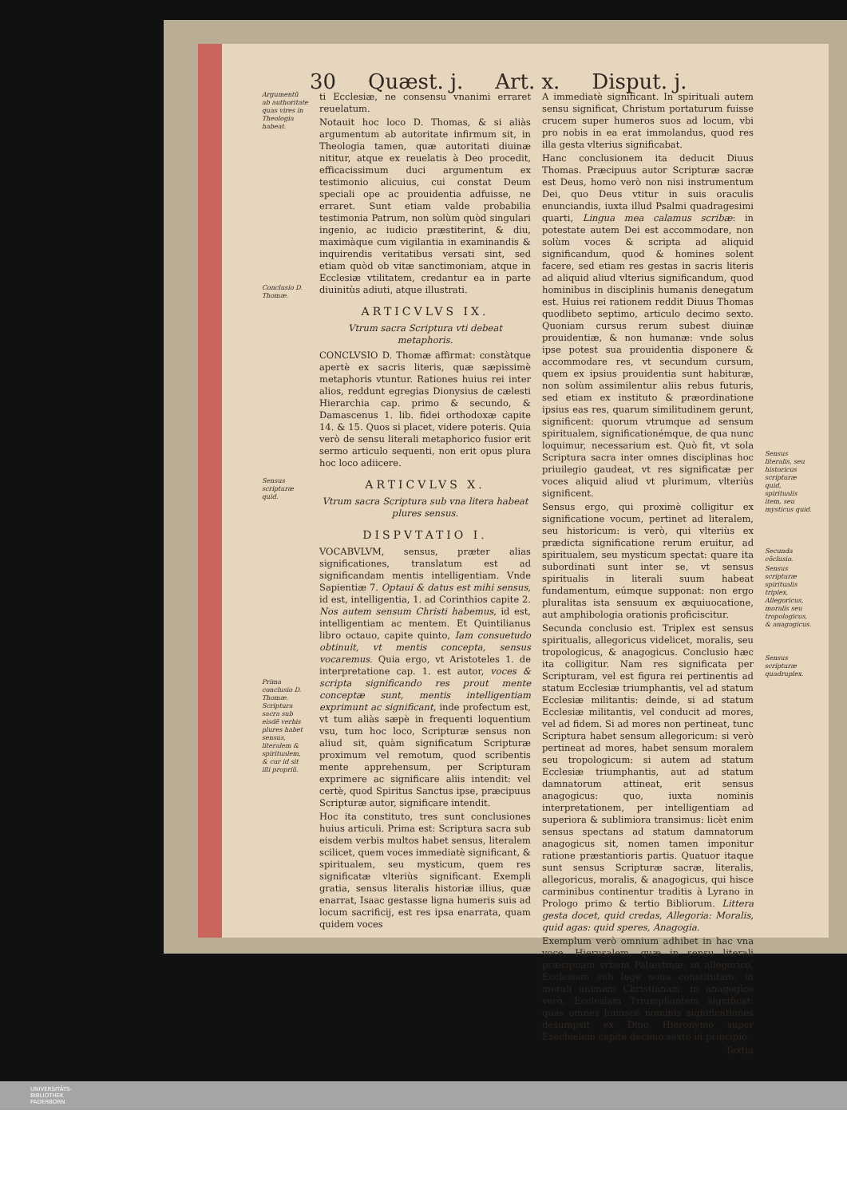30 Quæst. j. Art. x. Disput. j.
Argumentũ ab authoritate quas vires in Theologia habeat.
Conclusio D. Thomæ.
Sensus scripturæ quid.
Prima conclusio D. Thomæ. Scriptura sacra sub eisdẽ verbis plures habet sensus, literalem & spiritualem, & cur id sit illi propriũ.
ti Ecclesiæ, ne consensu vnanimi erraret reuelatum.
Notauit hoc loco D. Thomas, & si aliàs argumentum ab autoritate infirmum sit, in Theologia tamen, quæ autoritati diuinæ nititur, atque ex reuelatis à Deo procedit, efficacissimum duci argumentum ex testimonio alicuius, cui constat Deum speciali ope ac prouidentia adfuisse, ne erraret. Sunt etiam valde probabilia testimonia Patrum, non solùm quòd singulari ingenio, ac iudicio præstiterint, & diu, maximàque cum vigilantia in examinandis & inquirendis veritatibus versati sint, sed etiam quòd ob vitæ sanctimoniam, atque in Ecclesiæ vtilitatem, credantur ea in parte diuinitùs adiuti, atque illustrati.
ARTICVLVS IX.
Vtrum sacra Scriptura vti debeat metaphoris.
CONCLVSIO D. Thomæ affirmat: constàtque apertè ex sacris literis, quæ sæpissimè metaphoris vtuntur. Rationes huius rei inter alios, reddunt egregias Dionysius de cælesti Hierarchia cap. primo & secundo, & Damascenus 1. lib. fidei orthodoxæ capite 14. & 15. Quos si placet, videre poteris. Quia verò de sensu literali metaphorico fusior erit sermo articulo sequenti, non erit opus plura hoc loco adiicere.
ARTICVLVS X.
Vtrum sacra Scriptura sub vna litera habeat plures sensus.
DISPVTATIO I.
VOCABVLVM, sensus, præter alias significationes, translatum est ad significandam mentis intelligentiam. Vnde Sapientiæ 7. Optaui & datus est mihi sensus, id est, intelligentia, 1. ad Corinthios capite 2. Nos autem sensum Christi habemus, id est, intelligentiam ac mentem. Et Quintilianus libro octauo, capite quinto, Iam consuetudo obtinuit, vt mentis concepta, sensus vocaremus. Quia ergo, vt Aristoteles 1. de interpretatione cap. 1. est autor, voces & scripta significando res prout mente conceptæ sunt, mentis intelligentiam exprimunt ac significant, inde profectum est, vt tum aliàs sæpè in frequenti loquentium vsu, tum hoc loco, Scripturæ sensus non aliud sit, quàm significatum Scripturæ proximum vel remotum, quod scribentis mente apprehensum, per Scripturam exprimere ac significare aliis intendit: vel certè, quod Spiritus Sanctus ipse, præcipuus Scripturæ autor, significare intendit.
Hoc ita constituto, tres sunt conclusiones huius articuli. Prima est: Scriptura sacra sub eisdem verbis multos habet sensus, literalem scilicet, quem voces immediatè significant, & spiritualem, seu mysticum, quem res significatæ vlteriùs significant. Exempli gratia, sensus literalis historiæ illius, quæ enarrat, Isaac gestasse ligna humeris suis ad locum sacrificij, est res ipsa enarrata, quam quidem voces
A immediatè significant. In spirituali autem sensu significat, Christum portaturum fuisse crucem super humeros suos ad locum, vbi pro nobis in ea erat immolandus, quod res illa gesta vlterius significabat.
Hanc conclusionem ita deducit Diuus Thomas. Præcipuus autor Scripturæ sacræ est Deus, homo verò non nisi instrumentum Dei, quo Deus vtitur in suis oraculis enunciandis, iuxta illud Psalmi quadragesimi quarti, Lingua mea calamus scribæ: in potestate autem Dei est accommodare, non solùm voces & scripta ad aliquid significandum, quod & homines solent facere, sed etiam res gestas in sacris literis ad aliquid aliud vlterius significandum, quod hominibus in disciplinis humanis denegatum est. Huius rei rationem reddit Diuus Thomas quodlibeto septimo, articulo decimo sexto. Quoniam cursus rerum subest diuinæ prouidentiæ, & non humanæ: vnde solus ipse potest sua prouidentia disponere & accommodare res, vt secundum cursum, quem ex ipsius prouidentia sunt habituræ, non solùm assimilentur aliis rebus futuris, sed etiam ex instituto & præordinatione ipsius eas res, quarum similitudinem gerunt, significent: quorum vtrumque ad sensum spiritualem, significationémque, de qua nunc loquimur, necessarium est. Quò fit, vt sola Scriptura sacra inter omnes disciplinas hoc priuilegio gaudeat, vt res significatæ per voces aliquid aliud vt plurimum, vlteriùs significent.
Sensus ergo, qui proximè colligitur ex significatione vocum, pertinet ad literalem, seu historicum: is verò, qui vlteriùs ex prædicta significatione rerum eruitur, ad spiritualem, seu mysticum spectat: quare ita subordinati sunt inter se, vt sensus spiritualis in literali suum habeat fundamentum, eúmque supponat: non ergo pluralitas ista sensuum ex æquiuocatione, aut amphibologia orationis proficiscitur.
Secunda conclusio est. Triplex est sensus spiritualis, allegoricus videlicet, moralis, seu tropologicus, & anagogicus. Conclusio hæc ita colligitur. Nam res significata per Scripturam, vel est figura rei pertinentis ad statum Ecclesiæ triumphantis, vel ad statum Ecclesiæ militantis: deinde, si ad statum Ecclesiæ militantis, vel conducit ad mores, vel ad fidem. Si ad mores non pertineat, tunc Scriptura habet sensum allegoricum: si verò pertineat ad mores, habet sensum moralem seu tropologicum: si autem ad statum Ecclesiæ triumphantis, aut ad statum damnatorum attineat, erit sensus anagogicus: quo, iuxta nominis interpretationem, per intelligentiam ad superiora & sublimiora transimus: licèt enim sensus spectans ad statum damnatorum anagogicus sit, nomen tamen imponitur ratione præstantioris partis. Quatuor itaque sunt sensus Scripturæ sacræ, literalis, allegoricus, moralis, & anagogicus, qui hisce carminibus continentur traditis à Lyrano in Prologo primo & tertio Bibliorum. Littera gesta docet, quid credas, Allegoria: Moralis, quid agas: quid speres, Anagogia.
Exemplum verò omnium adhibet in hac vna voce, Hierusalem, quæ in sensu literali præcipuam vrbem Palæstinæ: in allegorico, Ecclesiam sub lege noua constitutam: in morali animam Christianam: in anagogico verò, Ecclesiam Triumphantem significat: quas omnes huiusce nominis significationes desumpsit ex Diuo Hieronymo super Ezechielem capite decimo sexto in principio.
Textia
Sensus literalis, seu historicus scripturæ quid, spiritualis item, seu mysticus quid.
Secunda cõclusio.
Sensus scripturæ spiritualis triplex, Allegoricus, moralis seu tropologicus, & anagogicus.
Sensus scripturæ quadruplex.
UNIVERSITÄTS-
BIBLIOTHEK
PADERBORN